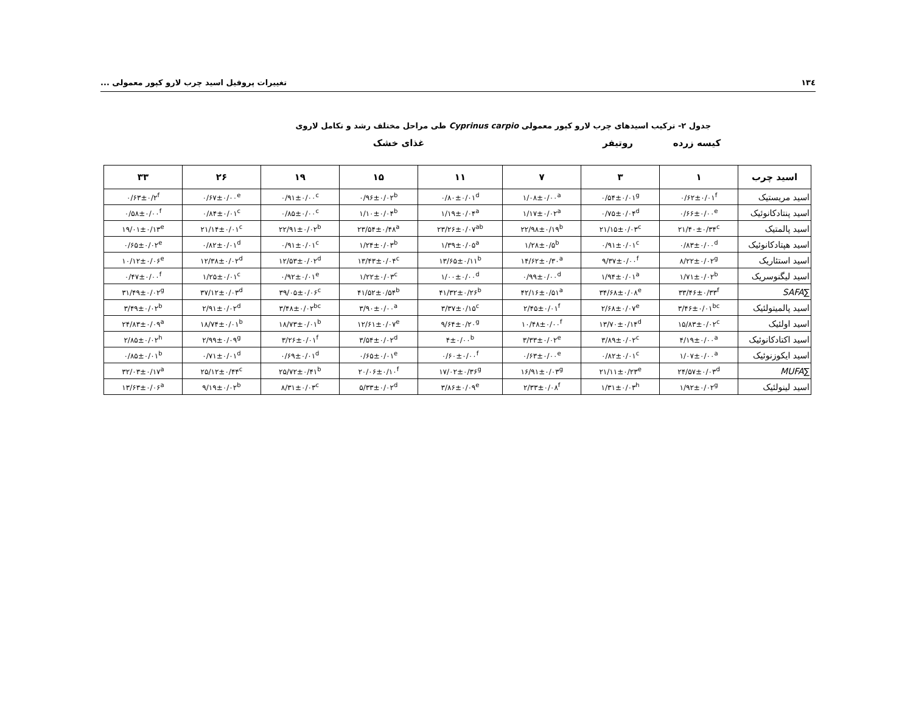١٣٤ تغییرات پروفیل اسید چرب لارو کپور معمولی ...
جدول ۲- ترکیب اسیدهای چرب لارو کپور معمولی Cyprinus carpio طی مراحل مختلف رشد و تکامل لاروی
کیسه زرده روتیفر غذای خشک
| اسید چرب | ۱ | ۳ | ۷ | ۱۱ | ۱۵ | ۱۹ | ۲۶ | ۳۳ |
| --- | --- | --- | --- | --- | --- | --- | --- | --- |
| اسید مریستیک | ۰/۶۲±۰/۰۱<sup>f</sup> | ۰/۵۴±۰/۰۱<sup>g</sup> | ۱/۰۸±۰/۰۰<sup>a</sup> | ۰/۸۰±۰/۰۱<sup>d</sup> | ۰/۹۶±۰/۰۲<sup>b</sup> | ۰/۹۱±۰/۰۰<sup>c</sup> | ۰/۶۷±۰/۰۰<sup>e</sup> | ۰/۶۳±۰/۲<sup>f</sup> |
| اسید پنتادکانوئیک | ۰/۶۶±۰/۰۰<sup>e</sup> | ۰/۷۵±۰/۰۴<sup>d</sup> | ۱/۱۷±۰/۰۲<sup>a</sup> | ۱/۱۹±۰/۰۴<sup>a</sup> | ۱/۱۰±۰/۰۴<sup>b</sup> | ۰/۸۵±۰/۰۰<sup>c</sup> | ۰/۸۴±۰/۰۱<sup>c</sup> | ۰/۵۸±۰/۰۰<sup>f</sup> |
| اسید پالمتیک | ۲۱/۴۰±۰/۳۴<sup>c</sup> | ۲۱/۱۵±۰/۰۳<sup>c</sup> | ۲۲/۹۸±۰/۱۹<sup>b</sup> | ۲۳/۲۶±۰/۰۷<sup>ab</sup> | ۲۳/۵۴±۰/۴۸<sup>a</sup> | ۲۲/۹۱±۰/۰۲<sup>b</sup> | ۲۱/۱۴±۰/۰۱<sup>c</sup> | ۱۹/۰۱±۰/۱۳<sup>e</sup> |
| اسید هپتادکانوئیک | ۰/۸۳±۰/۰۰<sup>d</sup> | ۰/۹۱±۰/۰۱<sup>c</sup> | ۱/۲۸±۰/۵<sup>b</sup> | ۱/۳۹±۰/۰۵<sup>a</sup> | ۱/۲۴±۰/۰۳<sup>b</sup> | ۰/۹۱±۰/۰۱<sup>c</sup> | ۰/۸۲±۰/۰۱<sup>d</sup> | ۰/۶۵±۰/۰۲<sup>e</sup> |
| اسید استئاریک | ۸/۲۲±۰/۰۲<sup>g</sup> | ۹/۳۷±۰/۰۰<sup>f</sup> | ۱۴/۶۲±۰/۳۰<sup>a</sup> | ۱۳/۶۵±۰/۱۱<sup>b</sup> | ۱۳/۴۳±۰/۰۴<sup>c</sup> | ۱۲/۵۳±۰/۰۲<sup>d</sup> | ۱۲/۳۸±۰/۰۲<sup>d</sup> | ۱۰/۱۲±۰/۰۶<sup>e</sup> |
| اسید لیگنوسریک | ۱/۷۱±۰/۰۲<sup>b</sup> | ۱/۹۴±۰/۰۱<sup>a</sup> | ۰/۹۹±۰/۰۰<sup>d</sup> | ۱/۰۰±۰/۰۰<sup>d</sup> | ۱/۲۲±۰/۰۳<sup>c</sup> | ۰/۹۲±۰/۰۱<sup>e</sup> | ۱/۲۵±۰/۰۱<sup>c</sup> | ۰/۴۷±۰/۰۰<sup>f</sup> |
| ∑ SAFA | ۳۳/۴۶±۰/۳۳<sup>f</sup> | ۳۴/۶۸±۰/۰۸<sup>e</sup> | ۴۲/۱۶±۰/۵۱<sup>a</sup> | ۴۱/۳۲±۰/۲۶<sup>b</sup> | ۴۱/۵۲±۰/۵۴<sup>b</sup> | ۳۹/۰۵±۰/۰۶<sup>c</sup> | ۳۷/۱۲±۰/۰۳<sup>d</sup> | ۳۱/۴۹±۰/۰۲<sup>g</sup> |
| اسید پالمیتولئیک | ۳/۴۶±۰/۰۱<sup>bc</sup> | ۲/۶۸±۰/۰۷<sup>e</sup> | ۲/۴۵±۰/۰۱<sup>f</sup> | ۳/۳۷±۰/۱۵<sup>c</sup> | ۳/۹۰±۰/۰۰<sup>a</sup> | ۳/۴۸±۰/۰۲<sup>bc</sup> | ۲/۹۱±۰/۰۲<sup>d</sup> | ۳/۴۹±۰/۰۲<sup>b</sup> |
| اسید اولئیک | ۱۵/۸۳±۰/۰۲<sup>c</sup> | ۱۳/۷۰±۰/۱۴<sup>d</sup> | ۱۰/۴۸±۰/۰۰<sup>f</sup> | ۹/۶۴±۰/۲۰<sup>g</sup> | ۱۲/۶۱±۰/۰۷<sup>e</sup> | ۱۸/۷۳±۰/۰۱<sup>b</sup> | ۱۸/۷۴±۰/۰۱<sup>b</sup> | ۲۴/۸۳±۰/۰۹<sup>a</sup> |
| اسید اکتادکانوئیک | ۴/۱۹±۰/۰۰<sup>a</sup> | ۳/۸۹±۰/۰۲<sup>c</sup> | ۳/۳۳±۰/۰۲<sup>e</sup> | ۴±۰/۰۰<sup>b</sup> | ۳/۵۴±۰/۰۲<sup>d</sup> | ۳/۲۶±۰/۰۱<sup>f</sup> | ۲/۹۹±۰/۰۹<sup>g</sup> | ۲/۸۵±۰/۰۲<sup>h</sup> |
| اسید ایکوزنوئیک | ۱/۰۷±۰/۰۰<sup>a</sup> | ۰/۸۲±۰/۰۱<sup>c</sup> | ۰/۶۳±۰/۰۰<sup>e</sup> | ۰/۶۰±۰/۰۰<sup>f</sup> | ۰/۶۵±۰/۰۱<sup>e</sup> | ۰/۶۹±۰/۰۱<sup>d</sup> | ۰/۷۱±۰/۰۱<sup>d</sup> | ۰/۸۵±۰/۰۱<sup>b</sup> |
| ∑ MUFA | ۲۴/۵۷±۰/۰۳<sup>d</sup> | ۲۱/۱۱±۰/۲۳<sup>e</sup> | ۱۶/۹۱±۰/۰۳<sup>g</sup> | ۱۷/۰۲±۰/۳۶<sup>g</sup> | ۲۰/۰۶±۰/۱۰<sup>f</sup> | ۲۵/۷۲±۰/۴۱<sup>b</sup> | ۲۵/۱۲±۰/۴۴<sup>c</sup> | ۳۲/۰۳±۰/۱۷<sup>a</sup> |
| اسید لینولئیک | ۱/۹۲±۰/۰۲<sup>g</sup> | ۱/۳۱±۰/۰۳<sup>h</sup> | ۲/۳۳±۰/۰۸<sup>f</sup> | ۳/۸۶±۰/۰۹<sup>e</sup> | ۵/۳۳±۰/۰۲<sup>d</sup> | ۸/۳۱±۰/۰۳<sup>c</sup> | ۹/۱۹±۰/۰۲<sup>b</sup> | ۱۳/۶۳±۰/۰۶<sup>a</sup> |